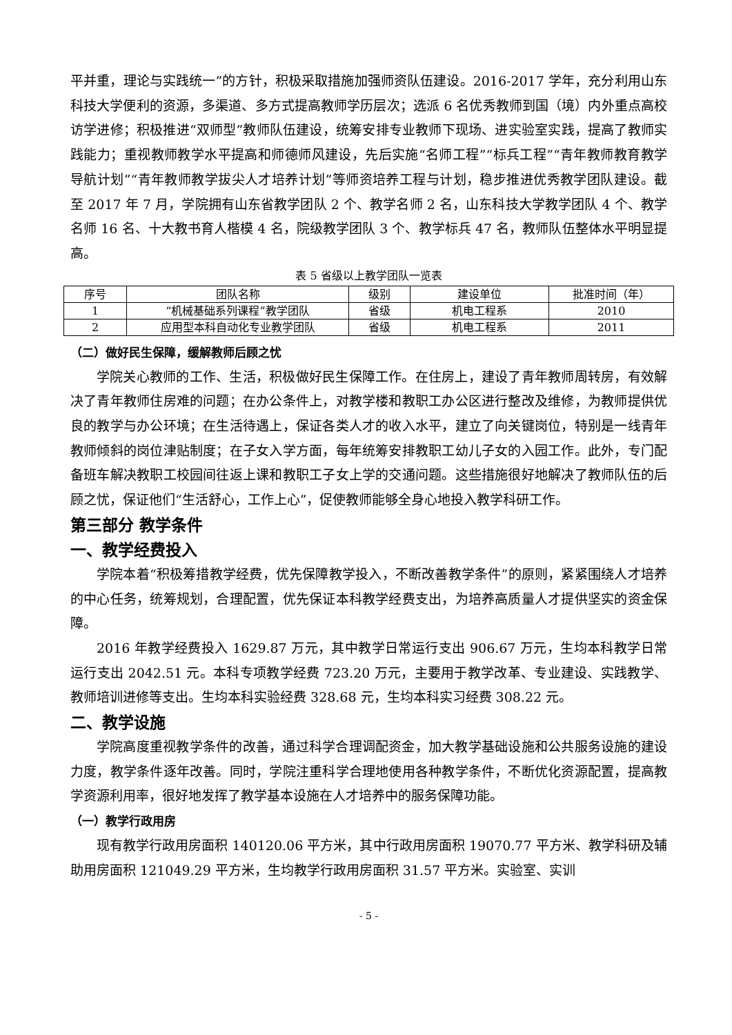平并重，理论与实践统一”的方针，积极采取措施加强师资队伍建设。2016-2017 学年，充分利用山东科技大学便利的资源，多渠道、多方式提高教师学历层次；选派 6 名优秀教师到国（境）内外重点高校访学进修；积极推进“双师型”教师队伍建设，统筹安排专业教师下现场、进实验室实践，提高了教师实践能力；重视教师教学水平提高和师德师风建设，先后实施“名师工程”“标兵工程”“青年教师教育教学导航计划”“青年教师教学拔尖人才培养计划”等师资培养工程与计划，稳步推进优秀教学团队建设。截至 2017 年 7 月，学院拥有山东省教学团队 2 个、教学名师 2 名，山东科技大学教学团队 4 个、教学名师 16 名、十大教书育人楷模 4 名，院级教学团队 3 个、教学标兵 47 名，教师队伍整体水平明显提高。
表 5 省级以上教学团队一览表
| 序号 | 团队名称 | 级别 | 建设单位 | 批准时间（年） |
| --- | --- | --- | --- | --- |
| 1 | “机械基础系列课程”教学团队 | 省级 | 机电工程系 | 2010 |
| 2 | 应用型本科自动化专业教学团队 | 省级 | 机电工程系 | 2011 |
（二）做好民生保障，缓解教师后顾之忧
学院关心教师的工作、生活，积极做好民生保障工作。在住房上，建设了青年教师周转房，有效解决了青年教师住房难的问题；在办公条件上，对教学楼和教职工办公区进行整改及维修，为教师提供优良的教学与办公环境；在生活待遇上，保证各类人才的收入水平，建立了向关键岗位，特别是一线青年教师倾斜的岗位津贴制度；在子女入学方面，每年统筹安排教职工幼儿子女的入园工作。此外，专门配备班车解决教职工校园间往返上课和教职工子女上学的交通问题。这些措施很好地解决了教师队伍的后顾之忧，保证他们“生活舒心，工作上心”，促使教师能够全身心地投入教学科研工作。
第三部分 教学条件
一、教学经费投入
学院本着“积极筹措教学经费，优先保障教学投入，不断改善教学条件”的原则，紧紧围绕人才培养的中心任务，统筹规划，合理配置，优先保证本科教学经费支出，为培养高质量人才提供坚实的资金保障。
2016 年教学经费投入 1629.87 万元，其中教学日常运行支出 906.67 万元，生均本科教学日常运行支出 2042.51 元。本科专项教学经费 723.20 万元，主要用于教学改革、专业建设、实践教学、教师培训进修等支出。生均本科实验经费 328.68 元，生均本科实习经费 308.22 元。
二、教学设施
学院高度重视教学条件的改善，通过科学合理调配资金，加大教学基础设施和公共服务设施的建设力度，教学条件逐年改善。同时，学院注重科学合理地使用各种教学条件，不断优化资源配置，提高教学资源利用率，很好地发挥了教学基本设施在人才培养中的服务保障功能。
（一）教学行政用房
现有教学行政用房面积 140120.06 平方米，其中行政用房面积 19070.77 平方米、教学科研及辅助用房面积 121049.29 平方米，生均教学行政用房面积 31.57 平方米。实验室、实训
- 5 -